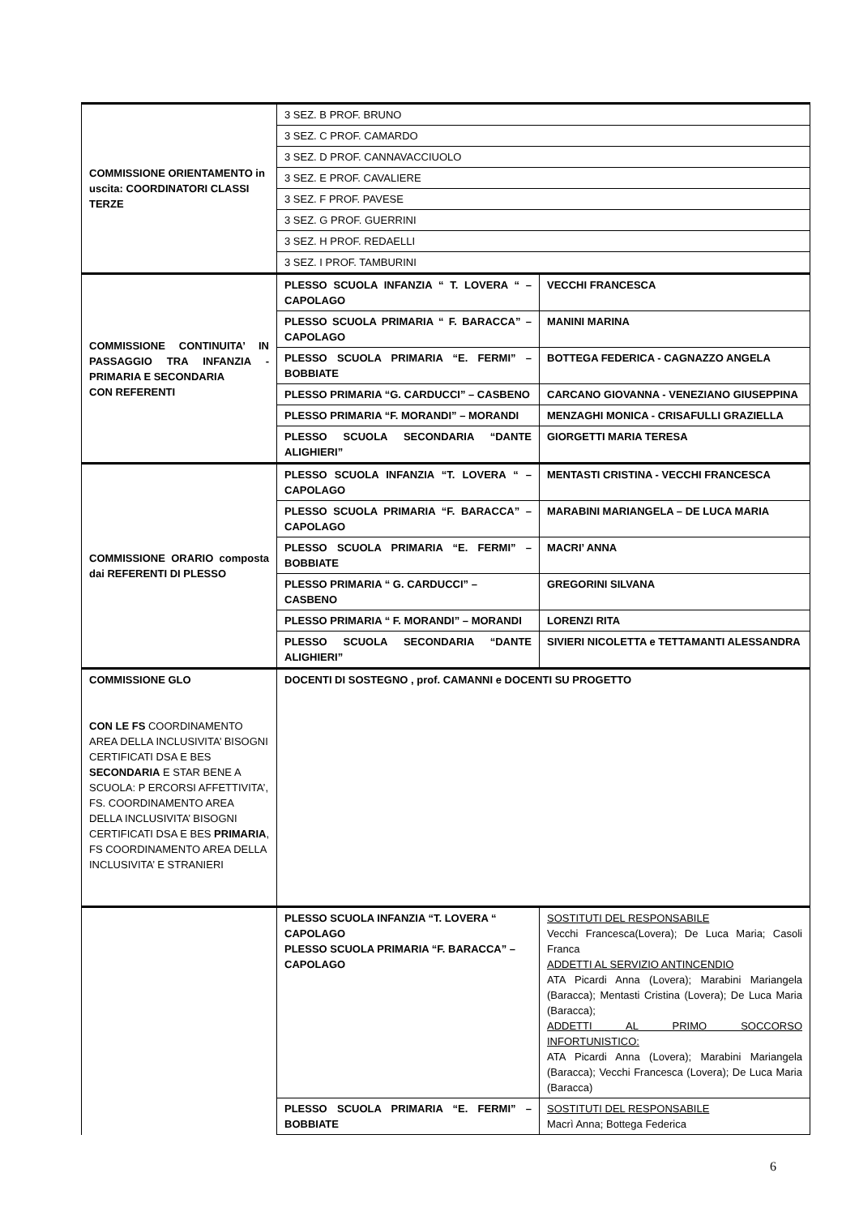| COMMISSIONE ORIENTAMENTO in uscita: COORDINATORI CLASSI TERZE | 3 SEZ. B PROF. BRUNO | |
| | 3 SEZ. C PROF. CAMARDO | |
| | 3 SEZ. D PROF. CANNAVACCIUOLO | |
| | 3 SEZ. E PROF. CAVALIERE | |
| | 3 SEZ. F PROF. PAVESE | |
| | 3 SEZ. G PROF. GUERRINI | |
| | 3 SEZ. H PROF. REDAELLI | |
| | 3 SEZ. I PROF. TAMBURINI | |
| COMMISSIONE CONTINUITA’ IN PASSAGGIO TRA INFANZIA - PRIMARIA E SECONDARIA CON REFERENTI | PLESSO SCUOLA INFANZIA “ T. LOVERA “ – CAPOLAGO | VECCHI FRANCESCA |
| | PLESSO SCUOLA PRIMARIA “ F. BARACCA” – CAPOLAGO | MANINI MARINA |
| | PLESSO SCUOLA PRIMARIA “E. FERMI” – BOBBIATE | BOTTEGA FEDERICA - CAGNAZZO ANGELA |
| | PLESSO PRIMARIA “G. CARDUCCI” – CASBENO | CARCANO GIOVANNA - VENEZIANO GIUSEPPINA |
| | PLESSO PRIMARIA “F. MORANDI” – MORANDI | MENZAGHI MONICA - CRISAFULLI GRAZIELLA |
| | PLESSO SCUOLA SECONDARIA “DANTE ALIGHIERI” | GIORGETTI MARIA TERESA |
| COMMISSIONE ORARIO composta dai REFERENTI DI PLESSO | PLESSO SCUOLA INFANZIA “T. LOVERA “ – CAPOLAGO | MENTASTI CRISTINA - VECCHI FRANCESCA |
| | PLESSO SCUOLA PRIMARIA “F. BARACCA” – CAPOLAGO | MARABINI MARIANGELA – DE LUCA MARIA |
| | PLESSO SCUOLA PRIMARIA “E. FERMI” – BOBBIATE | MACRI’ ANNA |
| | PLESSO PRIMARIA “ G. CARDUCCI” – CASBENO | GREGORINI SILVANA |
| | PLESSO PRIMARIA “ F. MORANDI” – MORANDI | LORENZI RITA |
| | PLESSO SCUOLA SECONDARIA “DANTE ALIGHIERI” | SIVIERI NICOLETTA e TETTAMANTI ALESSANDRA |
| COMMISSIONE GLO CON LE FS COORDINAMENTO AREA DELLA INCLUSIVITA’ BISOGNI CERTIFICATI DSA E BES SECONDARIA E STAR BENE A SCUOLA: P ERCORSI AFFETTIVITA’, FS. COORDINAMENTO AREA DELLA INCLUSIVITA’ BISOGNI CERTIFICATI DSA E BES PRIMARIA , FS COORDINAMENTO AREA DELLA INCLUSIVITA’ E STRANIERI | DOCENTI DI SOSTEGNO , prof. CAMANNI e DOCENTI SU PROGETTO | |
| | PLESSO SCUOLA INFANZIA “T. LOVERA “ CAPOLAGO PLESSO SCUOLA PRIMARIA “F. BARACCA” – CAPOLAGO | SOSTITUTI DEL RESPONSABILE Vecchi Francesca(Lovera); De Luca Maria; Casoli Franca ADDETTI AL SERVIZIO ANTINCENDIO ATA Picardi Anna (Lovera); Marabini Mariangela (Baracca); Mentasti Cristina (Lovera); De Luca Maria (Baracca); ADDETTI AL PRIMO SOCCORSO INFORTUNISTICO: ATA Picardi Anna (Lovera); Marabini Mariangela (Baracca); Vecchi Francesca (Lovera); De Luca Maria (Baracca) |
| | PLESSO SCUOLA PRIMARIA “E. FERMI” – BOBBIATE | SOSTITUTI DEL RESPONSABILE Macrì Anna; Bottega Federica |
6